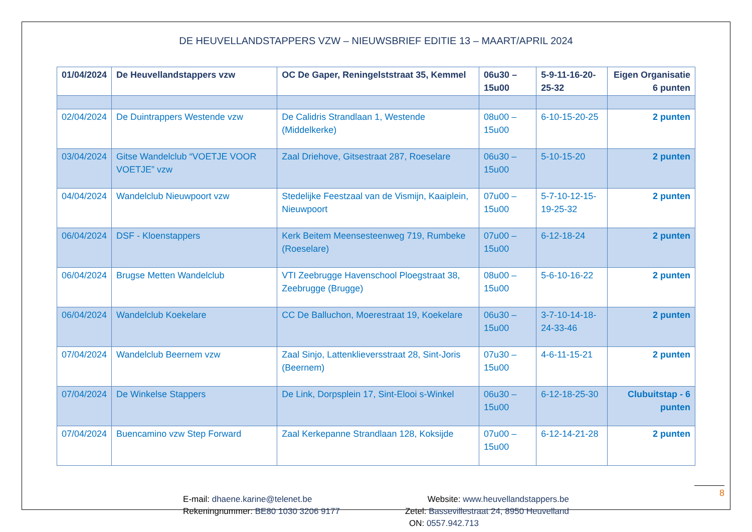DE HEUVELLANDSTAPPERS VZW – NIEUWSBRIEF EDITIE 13 – MAART/APRIL 2024
| 01/04/2024 | De Heuvellandstappers vzw | OC De Gaper, Reningelststraat 35, Kemmel | 06u30 – 15u00 | 5-9-11-16-20-25-32 | Eigen Organisatie 6 punten |
| 02/04/2024 | De Duintrappers Westende vzw | De Calidris Strandlaan 1, Westende (Middelkerke) | 08u00 – 15u00 | 6-10-15-20-25 | 2 punten |
| 03/04/2024 | Gitse Wandelclub “VOETJE VOOR VOETJE” vzw | Zaal Driehove, Gitsestraat 287, Roeselare | 06u30 – 15u00 | 5-10-15-20 | 2 punten |
| 04/04/2024 | Wandelclub Nieuwpoort vzw | Stedelijke Feestzaal van de Vismijn, Kaaiplein, Nieuwpoort | 07u00 – 15u00 | 5-7-10-12-15-19-25-32 | 2 punten |
| 06/04/2024 | DSF - Kloenstappers | Kerk Beitem Meensesteenweg 719, Rumbeke (Roeselare) | 07u00 – 15u00 | 6-12-18-24 | 2 punten |
| 06/04/2024 | Brugse Metten Wandelclub | VTI Zeebrugge Havenschool Ploegstraat 38, Zeebrugge (Brugge) | 08u00 – 15u00 | 5-6-10-16-22 | 2 punten |
| 06/04/2024 | Wandelclub Koekelare | CC De Balluchon, Moerestraat 19, Koekelare | 06u30 – 15u00 | 3-7-10-14-18-24-33-46 | 2 punten |
| 07/04/2024 | Wandelclub Beernem vzw | Zaal Sinjo, Lattenklieversstraat 28, Sint-Joris (Beernem) | 07u30 – 15u00 | 4-6-11-15-21 | 2 punten |
| 07/04/2024 | De Winkelse Stappers | De Link, Dorpsplein 17, Sint-Elooi s-Winkel | 06u30 – 15u00 | 6-12-18-25-30 | Clubuitstap - 6 punten |
| 07/04/2024 | Buencamino vzw Step Forward | Zaal Kerkepanne Strandlaan 128, Koksijde | 07u00 – 15u00 | 6-12-14-21-28 | 2 punten |
E-mail: dhaene.karine@telenet.be
Rekeningnummer: BE80 1030 3206 9177
Website: www.heuvellandstappers.be
Zetel: Bassevillestraat 24, 8950 Heuvelland
ON: 0557.942.713
8